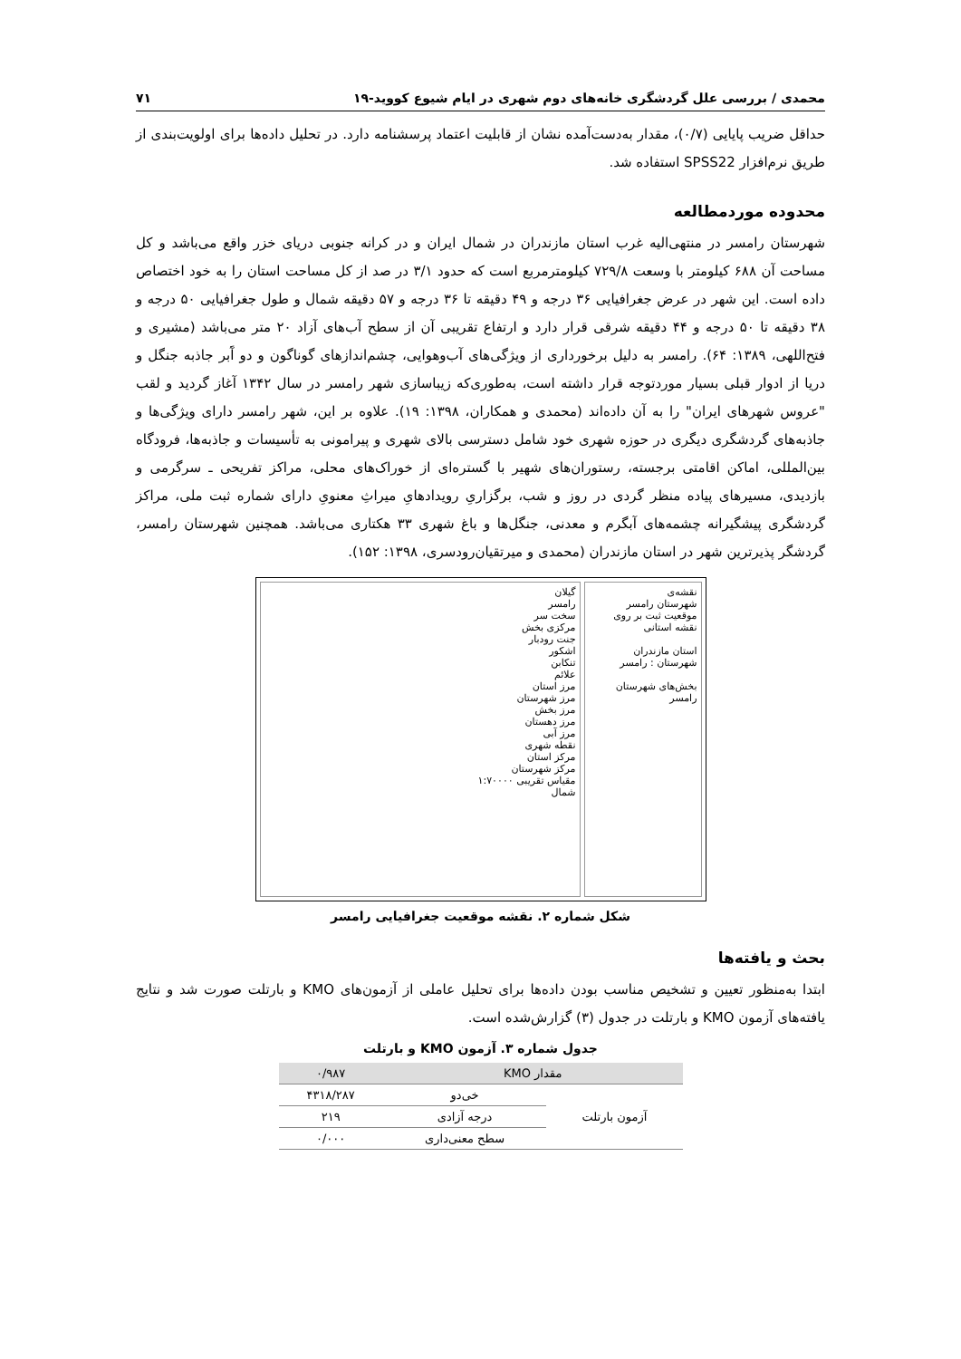محمدی / بررسی علل گردشگری خانه‌های دوم شهری در ایام شیوع کووید-۱۹ ۷۱
حداقل ضریب پایایی (۰/۷)، مقدار به‌دست‌آمده نشان از قابلیت اعتماد پرسشنامه دارد. در تحلیل داده‌ها برای اولویت‌بندی از طریق نرم‌افزار SPSS22 استفاده شد.
محدوده موردمطالعه
شهرستان رامسر در منتهی‌الیه غرب استان مازندران در شمال ایران و در کرانه جنوبی دریای خزر واقع می‌باشد و کل مساحت آن ۶۸۸ کیلومتر با وسعت ۷۲۹/۸ کیلومترمربع است که حدود ۳/۱ در صد از کل مساحت استان را به خود اختصاص داده است. این شهر در عرض جغرافیایی ۳۶ درجه و ۴۹ دقیقه تا ۳۶ درجه و ۵۷ دقیقه شمال و طول جغرافیایی ۵۰ درجه و ۳۸ دقیقه تا ۵۰ درجه و ۴۴ دقیقه شرقی قرار دارد و ارتفاع تقریبی آن از سطح آب‌های آزاد ۲۰ متر می‌باشد (مشیری و فتح‌اللهی، ۱۳۸۹: ۶۴). رامسر به دلیل برخورداری از ویژگی‌های آب‌وهوایی، چشم‌اندازهای گوناگون و دو آَبر جاذبه جنگل و دریا از ادوار قبلی بسیار موردتوجه قرار داشته است، به‌طوری‌که زیباسازی شهر رامسر در سال ۱۳۴۲ آغاز گردید و لقب "عروس شهرهای ایران" را به آن داده‌اند (محمدی و همکاران، ۱۳۹۸: ۱۹). علاوه بر این، شهر رامسر دارای ویژگی‌ها و جاذبه‌های گردشگری دیگری در حوزه شهری خود شامل دسترسی بالای شهری و پیرامونی به تأسیسات و جاذبه‌ها، فرودگاه بین‌المللی، اماکن اقامتی برجسته، رستوران‌های شهیر با گستره‌ای از خوراک‌های محلی، مراکز تفریحی ـ سرگرمی و بازدیدی، مسیرهای پیاده منظر گردی در روز و شب، برگزاریِ رویدادهایِ میراثِ معنویِ دارای شماره ثبت ملی، مراکز گردشگری پیشگیرانه چشمه‌های آبگرم و معدنی، جنگل‌ها و باغ شهری ۳۳ هکتاری می‌باشد. همچنین شهرستان رامسر، گردشگر پذیرترین شهر در استان مازندران (محمدی و میرتقیان‌رودسری، ۱۳۹۸: ۱۵۲).
نقشه‌ی
شهرستان رامسر
موقعیت ثبت بر روی نقشه استانی
استان مازندران
شهرستان : رامسر
بخش‌های شهرستان رامسر
گیلان
رامسر
سخت سر
مرکزی بخش
جنت رودبار
اشکور
تنکابن
علائم
مرز استان
مرز شهرستان
مرز بخش
مرز دهستان
مرز آبی
نقطه شهری
مرکز استان
مرکز شهرستان
مقیاس تقریبی ۱:۷۰۰۰۰
شمال
شکل شماره ۲. نقشه موقعیت جغرافیایی رامسر
بحث و یافته‌ها
ابتدا به‌منظور تعیین و تشخیص مناسب بودن داده‌ها برای تحلیل عاملی از آزمون‌های KMO و بارتلت صورت شد و نتایج یافته‌های آزمون KMO و بارتلت در جدول (۳) گزارش‌شده است.
جدول شماره ۳. آزمون KMO و بارتلت
| مقدار KMO | | ۰/۹۸۷ |
| --- | --- | --- |
| آزمون بارتلت | خی‌دو | ۴۳۱۸/۲۸۷ |
| | درجه آزادی | ۲۱۹ |
| | سطح معنی‌داری | ۰/۰۰۰ |